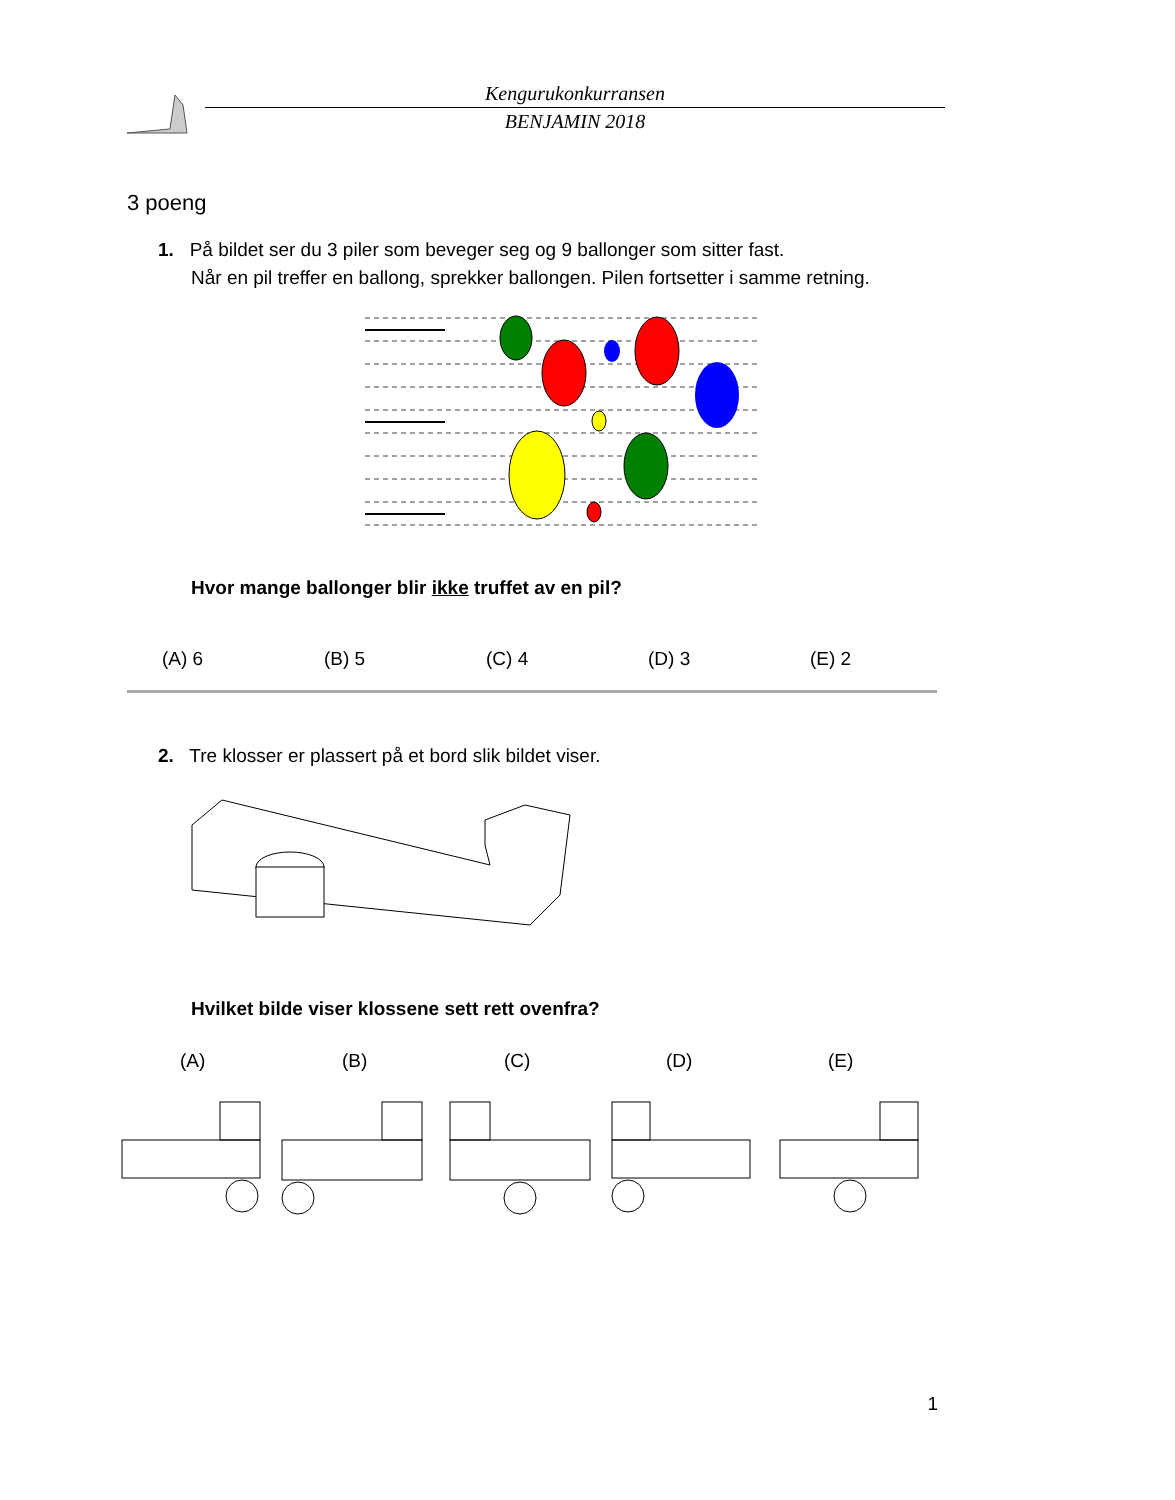Kengurukonkurransen
BENJAMIN 2018
3 poeng
1. På bildet ser du 3 piler som beveger seg og 9 ballonger som sitter fast.
Når en pil treffer en ballong, sprekker ballongen. Pilen fortsetter i samme retning.
Hvor mange ballonger blir ikke truffet av en pil?
(A) 6 (B) 5 (C) 4 (D) 3 (E) 2
2. Tre klosser er plassert på et bord slik bildet viser.
Hvilket bilde viser klossene sett rett ovenfra?
(A) (B) (C) (D) (E)
1